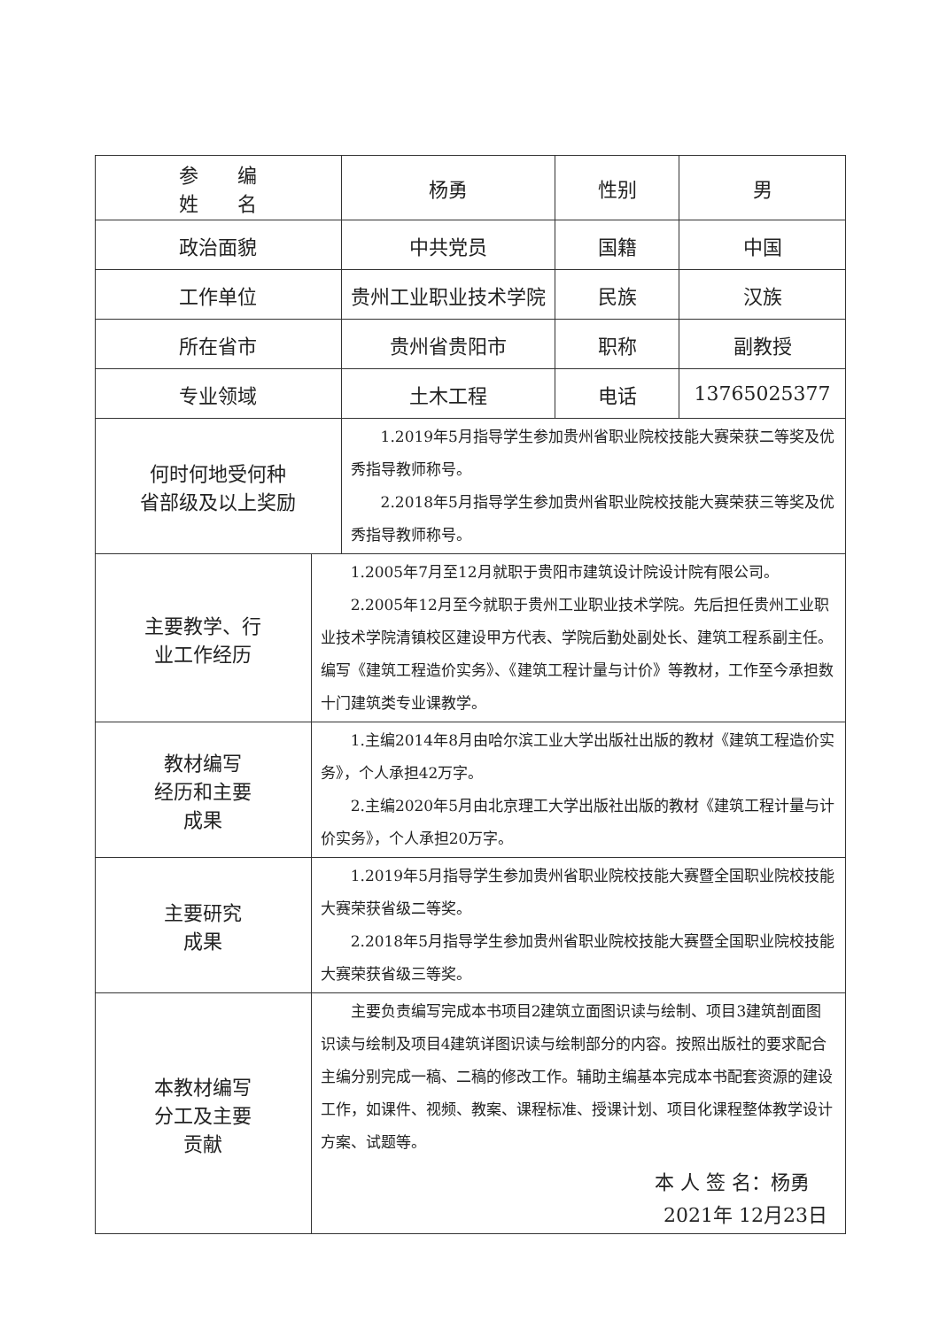| 参 编 姓 名 | | 杨勇 | 性别 | 男 |
| 政治面貌 | | 中共党员 | 国籍 | 中国 |
| 工作单位 | | 贵州工业职业技术学院 | 民族 | 汉族 |
| 所在省市 | | 贵州省贵阳市 | 职称 | 副教授 |
| 专业领域 | | 土木工程 | 电话 | 13765025377 |
| 何时何地受何种 省部级及以上奖励 | | 1.2019年5月指导学生参加贵州省职业院校技能大赛荣获二等奖及优秀指导教师称号。 2.2018年5月指导学生参加贵州省职业院校技能大赛荣获三等奖及优秀指导教师称号。 | | |
| 主要教学、行 业工作经历 | 1.2005年7月至12月就职于贵阳市建筑设计院设计院有限公司。 2.2005年12月至今就职于贵州工业职业技术学院。先后担任贵州工业职业技术学院清镇校区建设甲方代表、学院后勤处副处长、建筑工程系副主任。编写《建筑工程造价实务》、《建筑工程计量与计价》等教材，工作至今承担数十门建筑类专业课教学。 | | | |
| 教材编写 经历和主要 成果 | 1.主编2014年8月由哈尔滨工业大学出版社出版的教材《建筑工程造价实务》，个人承担42万字。 2.主编2020年5月由北京理工大学出版社出版的教材《建筑工程计量与计价实务》，个人承担20万字。 | | | |
| 主要研究 成果 | 1.2019年5月指导学生参加贵州省职业院校技能大赛暨全国职业院校技能大赛荣获省级二等奖。 2.2018年5月指导学生参加贵州省职业院校技能大赛暨全国职业院校技能大赛荣获省级三等奖。 | | | |
| 本教材编写 分工及主要 贡献 | 主要负责编写完成本书项目2建筑立面图识读与绘制、项目3建筑剖面图识读与绘制及项目4建筑详图识读与绘制部分的内容。按照出版社的要求配合主编分别完成一稿、二稿的修改工作。辅助主编基本完成本书配套资源的建设工作，如课件、视频、教案、课程标准、授课计划、项目化课程整体教学设计方案、试题等。 本 人 签 名：杨勇 2021年 12月23日 | | | |